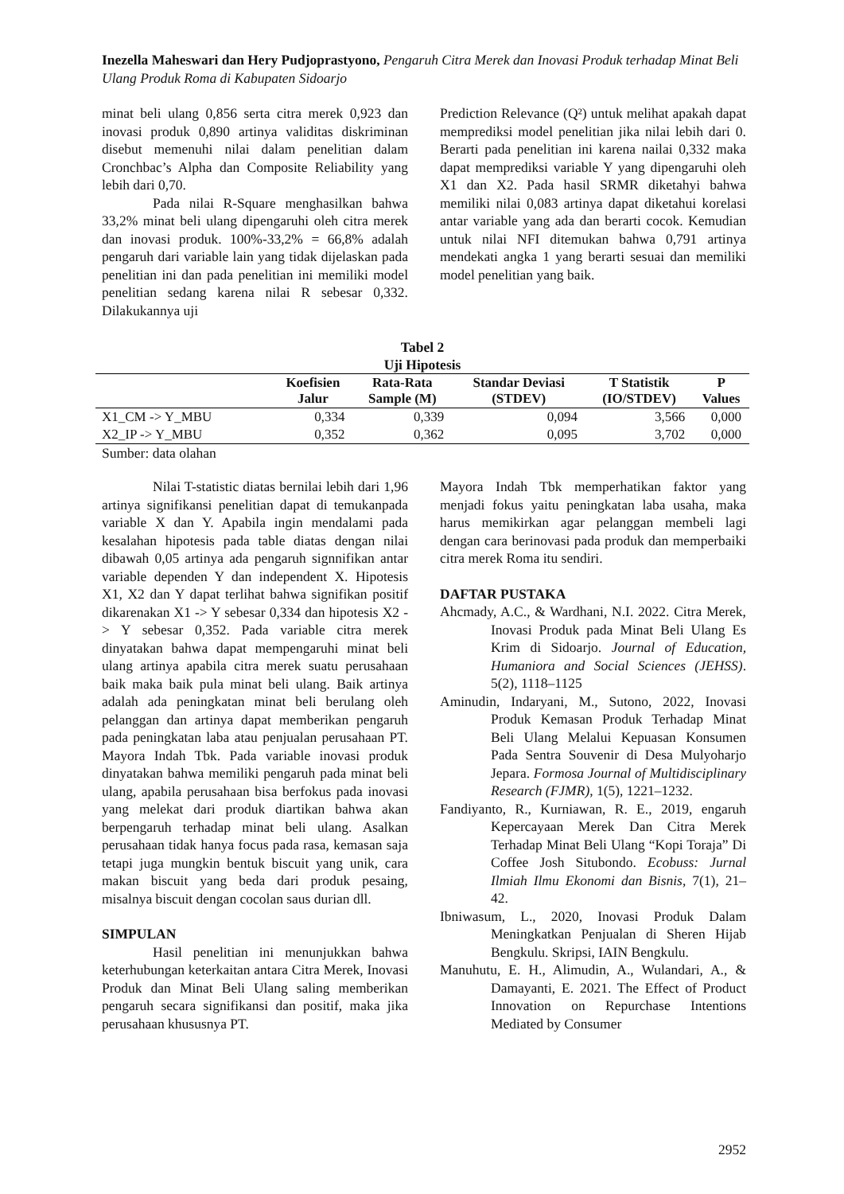Inezella Maheswari dan Hery Pudjoprastyono, Pengaruh Citra Merek dan Inovasi Produk terhadap Minat Beli Ulang Produk Roma di Kabupaten Sidoarjo
minat beli ulang 0,856 serta citra merek 0,923 dan inovasi produk 0,890 artinya validitas diskriminan disebut memenuhi nilai dalam penelitian dalam Cronchbac’s Alpha dan Composite Reliability yang lebih dari 0,70.
Pada nilai R-Square menghasilkan bahwa 33,2% minat beli ulang dipengaruhi oleh citra merek dan inovasi produk. 100%-33,2% = 66,8% adalah pengaruh dari variable lain yang tidak dijelaskan pada penelitian ini dan pada penelitian ini memiliki model penelitian sedang karena nilai R sebesar 0,332. Dilakukannya uji
Prediction Relevance (Q²) untuk melihat apakah dapat memprediksi model penelitian jika nilai lebih dari 0. Berarti pada penelitian ini karena nailai 0,332 maka dapat memprediksi variable Y yang dipengaruhi oleh X1 dan X2. Pada hasil SRMR diketahyi bahwa memiliki nilai 0,083 artinya dapat diketahui korelasi antar variable yang ada dan berarti cocok. Kemudian untuk nilai NFI ditemukan bahwa 0,791 artinya mendekati angka 1 yang berarti sesuai dan memiliki model penelitian yang baik.
Tabel 2
Uji Hipotesis
| | Koefisien Jalur | Rata-Rata Sample (M) | Standar Deviasi (STDEV) | T Statistik (IO/STDEV) | P Values |
| --- | --- | --- | --- | --- | --- |
| X1_CM -> Y_MBU | 0,334 | 0,339 | 0,094 | 3,566 | 0,000 |
| X2_IP -> Y_MBU | 0,352 | 0,362 | 0,095 | 3,702 | 0,000 |
Sumber: data olahan
Nilai T-statistic diatas bernilai lebih dari 1,96 artinya signifikansi penelitian dapat di temukanpada variable X dan Y. Apabila ingin mendalami pada kesalahan hipotesis pada table diatas dengan nilai dibawah 0,05 artinya ada pengaruh signnifikan antar variable dependen Y dan independent X. Hipotesis X1, X2 dan Y dapat terlihat bahwa signifikan positif dikarenakan X1 -> Y sebesar 0,334 dan hipotesis X2 -> Y sebesar 0,352. Pada variable citra merek dinyatakan bahwa dapat mempengaruhi minat beli ulang artinya apabila citra merek suatu perusahaan baik maka baik pula minat beli ulang. Baik artinya adalah ada peningkatan minat beli berulang oleh pelanggan dan artinya dapat memberikan pengaruh pada peningkatan laba atau penjualan perusahaan PT. Mayora Indah Tbk. Pada variable inovasi produk dinyatakan bahwa memiliki pengaruh pada minat beli ulang, apabila perusahaan bisa berfokus pada inovasi yang melekat dari produk diartikan bahwa akan berpengaruh terhadap minat beli ulang. Asalkan perusahaan tidak hanya focus pada rasa, kemasan saja tetapi juga mungkin bentuk biscuit yang unik, cara makan biscuit yang beda dari produk pesaing, misalnya biscuit dengan cocolan saus durian dll.
SIMPULAN
Hasil penelitian ini menunjukkan bahwa keterhubungan keterkaitan antara Citra Merek, Inovasi Produk dan Minat Beli Ulang saling memberikan pengaruh secara signifikansi dan positif, maka jika perusahaan khususnya PT.
Mayora Indah Tbk memperhatikan faktor yang menjadi fokus yaitu peningkatan laba usaha, maka harus memikirkan agar pelanggan membeli lagi dengan cara berinovasi pada produk dan memperbaiki citra merek Roma itu sendiri.
DAFTAR PUSTAKA
Ahcmady, A.C., & Wardhani, N.I. 2022. Citra Merek, Inovasi Produk pada Minat Beli Ulang Es Krim di Sidoarjo. Journal of Education, Humaniora and Social Sciences (JEHSS). 5(2), 1118–1125
Aminudin, Indaryani, M., Sutono, 2022, Inovasi Produk Kemasan Produk Terhadap Minat Beli Ulang Melalui Kepuasan Konsumen Pada Sentra Souvenir di Desa Mulyoharjo Jepara. Formosa Journal of Multidisciplinary Research (FJMR), 1(5), 1221–1232.
Fandiyanto, R., Kurniawan, R. E., 2019, engaruh Kepercayaan Merek Dan Citra Merek Terhadap Minat Beli Ulang “Kopi Toraja” Di Coffee Josh Situbondo. Ecobuss: Jurnal Ilmiah Ilmu Ekonomi dan Bisnis, 7(1), 21–42.
Ibniwasum, L., 2020, Inovasi Produk Dalam Meningkatkan Penjualan di Sheren Hijab Bengkulu. Skripsi, IAIN Bengkulu.
Manuhutu, E. H., Alimudin, A., Wulandari, A., & Damayanti, E. 2021. The Effect of Product Innovation on Repurchase Intentions Mediated by Consumer
2952